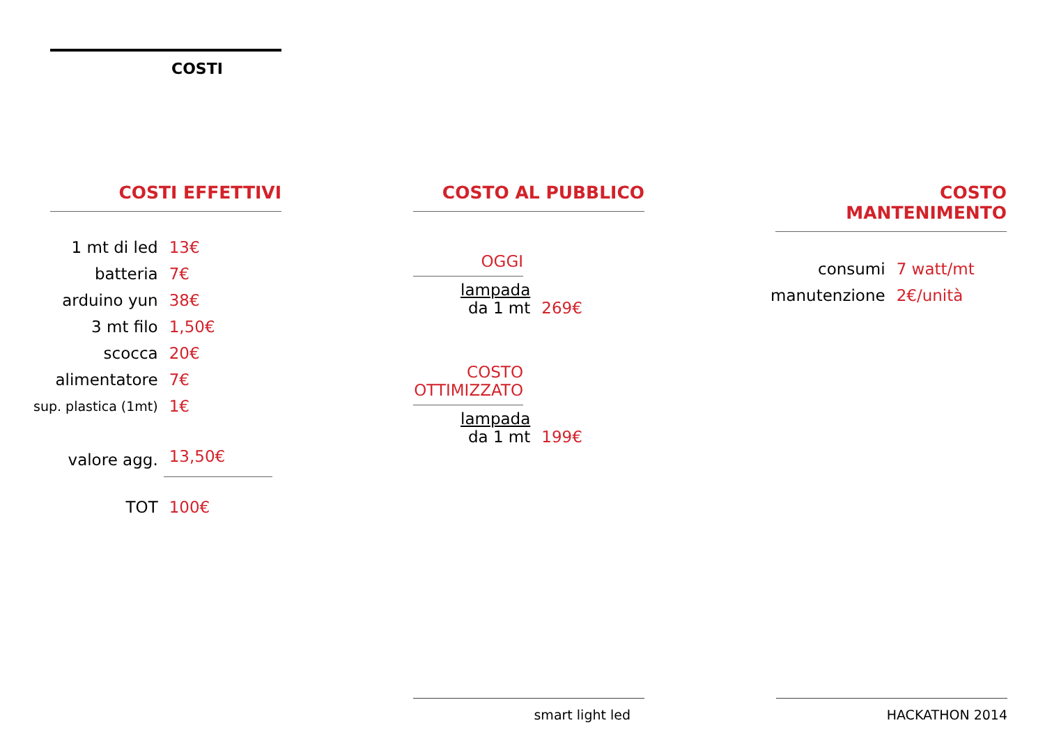COSTI
COSTI EFFETTIVI
| 1 mt di led | 13€ |
| batteria | 7€ |
| arduino yun | 38€ |
| 3 mt filo | 1,50€ |
| scocca | 20€ |
| alimentatore | 7€ |
| sup. plastica (1mt) | 1€ |
| valore agg. | 13,50€ |
| TOT | 100€ |
COSTO AL PUBBLICO
OGGI
| lampada da 1 mt | 269€ |
COSTO
OTTIMIZZATO
| lampada da 1 mt | 199€ |
COSTO MANTENIMENTO
| consumi | 7 watt/mt |
| manutenzione | 2€/unità |
smart light led HACKATHON 2014